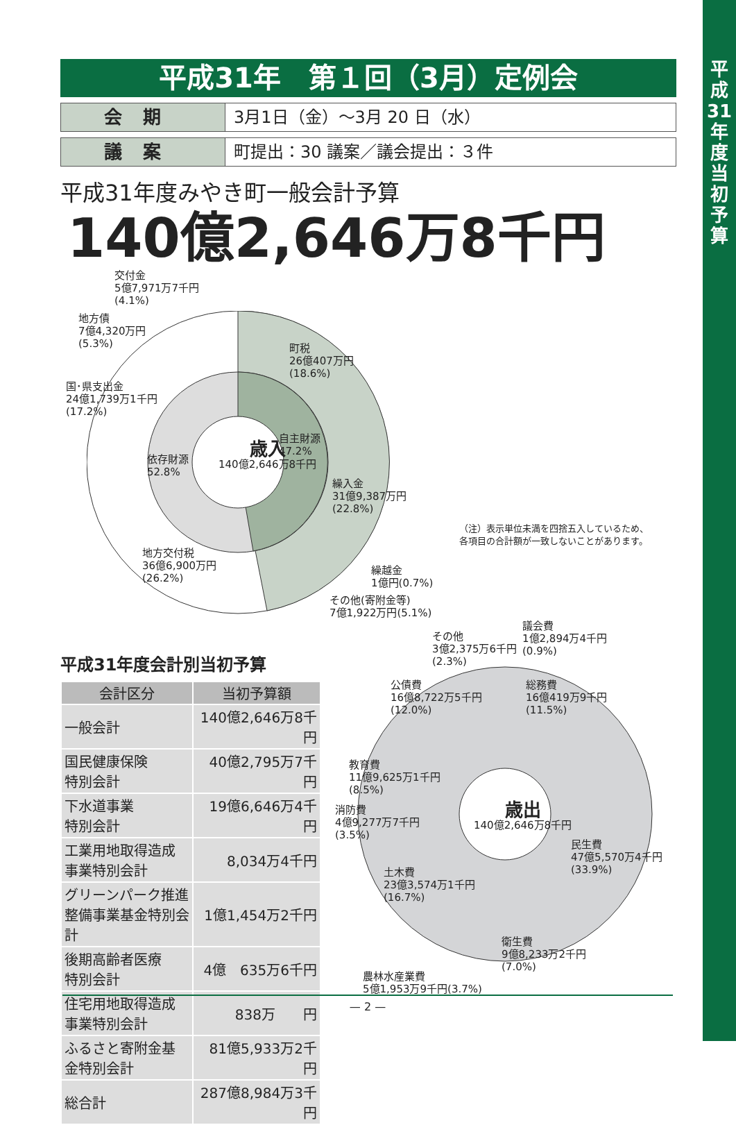平成31年　第１回（3月）定例会
会期 3月1日（金）～3月 20 日（水）
議案 町提出：30 議案／議会提出：３件
平成31年度みやき町一般会計予算
140億2,646万8千円
交付金
5億7,971万7千円
(4.1%)
地方債
7億4,320万円
(5.3%)
町税
26億407万円
(18.6%)
国･県支出金
24億1,739万1千円
(17.2%)
自主財源
47.2%
歳入
140億2,646万8千円
依存財源
52.8%
繰入金
31億9,387万円
(22.8%)
地方交付税
36億6,900万円
(26.2%)
（注）表示単位未満を四捨五入しているため、
各項目の合計額が一致しないことがあります。
繰越金
1億円(0.7%)
その他(寄附金等)
7億1,922万円(5.1%)
平成31年度会計別当初予算
| 会計区分 | 当初予算額 |
| --- | --- |
| 一般会計 | 140億2,646万8千円 |
| 国民健康保険 特別会計 | 40億2,795万7千円 |
| 下水道事業 特別会計 | 19億6,646万4千円 |
| 工業用地取得造成 事業特別会計 | 8,034万4千円 |
| グリーンパーク推進 整備事業基金特別会計 | 1億1,454万2千円 |
| 後期高齢者医療 特別会計 | 4億 635万6千円 |
| 住宅用地取得造成 事業特別会計 | 838万 円 |
| ふるさと寄附金基 金特別会計 | 81億5,933万2千円 |
| 総合計 | 287億8,984万3千円 |
その他
3億2,375万6千円
(2.3%)
議会費
1億2,894万4千円
(0.9%)
公債費
16億8,722万5千円
(12.0%)
総務費
16億419万9千円
(11.5%)
教育費
11億9,625万1千円
(8.5%)
消防費
4億9,277万7千円
(3.5%)
歳出
140億2,646万8千円
民生費
47億5,570万4千円
(33.9%)
土木費
23億3,574万1千円
(16.7%)
衛生費
9億8,233万2千円
(7.0%)
農林水産業費
5億1,953万9千円(3.7%)
— 2 —
平
成
31
年
度
当
初
予
算